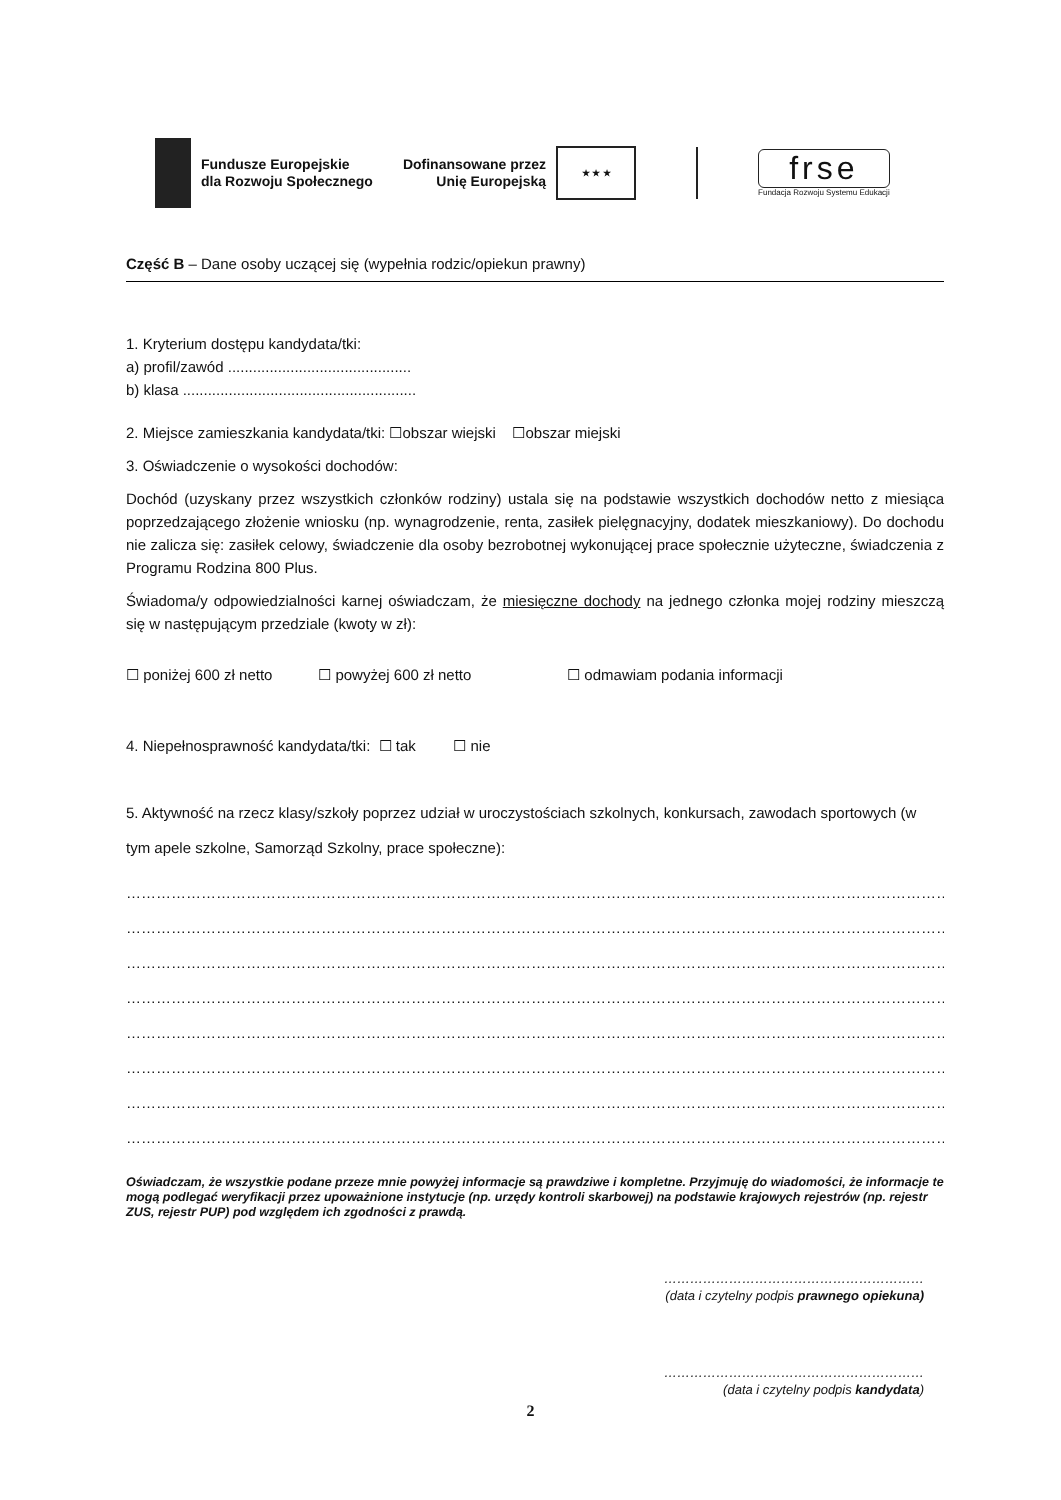Fundusze Europejskie
dla Rozwoju Społecznego
Dofinansowane przez
Unię Europejską
★ ★ ★
frse
Fundacja Rozwoju Systemu Edukacji
Część B – Dane osoby uczącej się (wypełnia rodzic/opiekun prawny)
1. Kryterium dostępu kandydata/tki:
a) profil/zawód ............................................
b) klasa ........................................................
2. Miejsce zamieszkania kandydata/tki: ☐obszar wiejski ☐obszar miejski
3. Oświadczenie o wysokości dochodów:
Dochód (uzyskany przez wszystkich członków rodziny) ustala się na podstawie wszystkich dochodów netto z miesiąca poprzedzającego złożenie wniosku (np. wynagrodzenie, renta, zasiłek pielęgnacyjny, dodatek mieszkaniowy). Do dochodu nie zalicza się: zasiłek celowy, świadczenie dla osoby bezrobotnej wykonującej prace społecznie użyteczne, świadczenia z Programu Rodzina 800 Plus.
Świadoma/y odpowiedzialności karnej oświadczam, że miesięczne dochody na jednego członka mojej rodziny mieszczą się w następującym przedziale (kwoty w zł):
☐ poniżej 600 zł netto ☐ powyżej 600 zł netto ☐ odmawiam podania informacji
4. Niepełnosprawność kandydata/tki: ☐ tak ☐ nie
5. Aktywność na rzecz klasy/szkoły poprzez udział w uroczystościach szkolnych, konkursach, zawodach sportowych (w tym apele szkolne, Samorząd Szkolny, prace społeczne):
……………………………………………………………………………………………………………………………………………………………………
……………………………………………………………………………………………………………………………………………………………………
……………………………………………………………………………………………………………………………………………………………………
……………………………………………………………………………………………………………………………………………………………………
……………………………………………………………………………………………………………………………………………………………………
……………………………………………………………………………………………………………………………………………………………………
……………………………………………………………………………………………………………………………………………………………………
……………………………………………………………………………………………………………………………………………………………………
Oświadczam, że wszystkie podane przeze mnie powyżej informacje są prawdziwe i kompletne. Przyjmuję do wiadomości, że informacje te mogą podlegać weryfikacji przez upoważnione instytucje (np. urzędy kontroli skarbowej) na podstawie krajowych rejestrów (np. rejestr ZUS, rejestr PUP) pod względem ich zgodności z prawdą.
……………………………………………………
(data i czytelny podpis prawnego opiekuna)
……………………………………………………
(data i czytelny podpis kandydata)
2